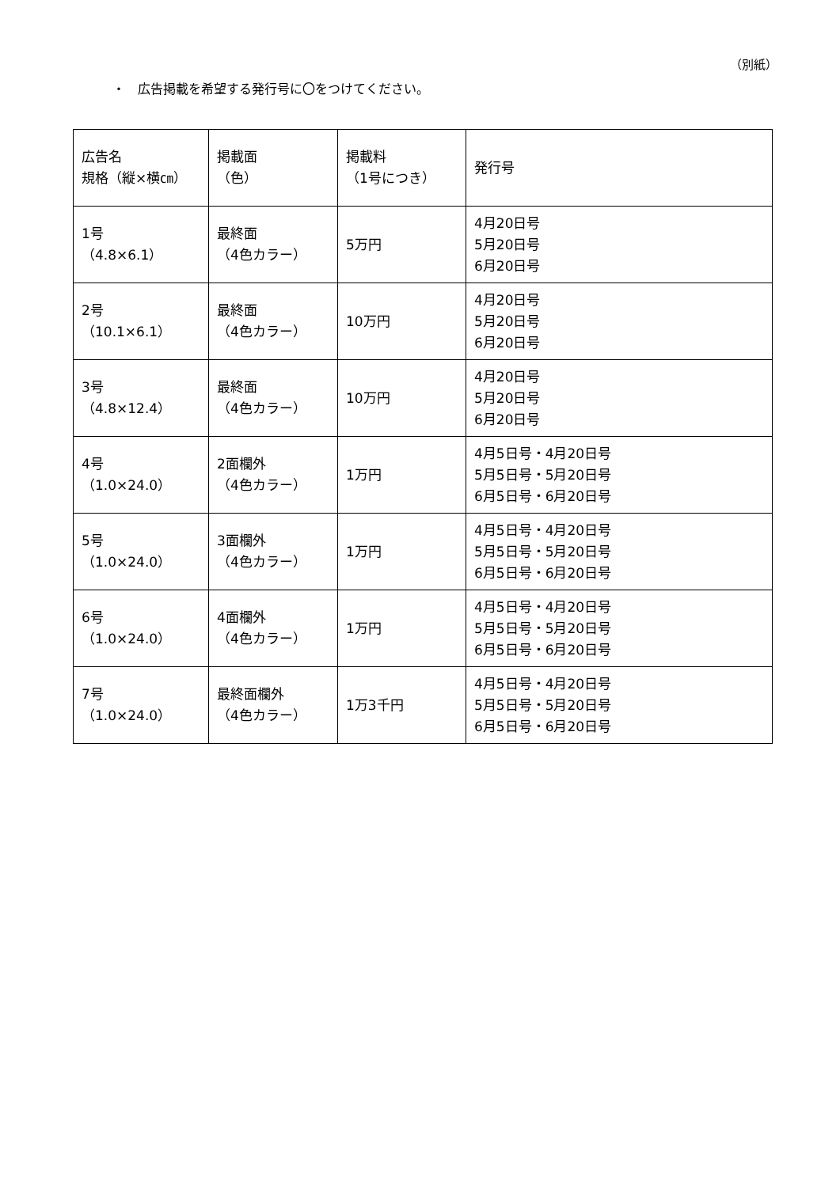（別紙）
・　広告掲載を希望する発行号に〇をつけてください。
| 広告名 規格（縦×横㎝） | 掲載面 （色） | 掲載料 （1号につき） | 発行号 |
| --- | --- | --- | --- |
| 1号 （4.8×6.1） | 最終面 （4色カラー） | 5万円 | 4月20日号 5月20日号 6月20日号 |
| 2号 （10.1×6.1） | 最終面 （4色カラー） | 10万円 | 4月20日号 5月20日号 6月20日号 |
| 3号 （4.8×12.4） | 最終面 （4色カラー） | 10万円 | 4月20日号 5月20日号 6月20日号 |
| 4号 （1.0×24.0） | 2面欄外 （4色カラー） | 1万円 | 4月5日号・4月20日号 5月5日号・5月20日号 6月5日号・6月20日号 |
| 5号 （1.0×24.0） | 3面欄外 （4色カラー） | 1万円 | 4月5日号・4月20日号 5月5日号・5月20日号 6月5日号・6月20日号 |
| 6号 （1.0×24.0） | 4面欄外 （4色カラー） | 1万円 | 4月5日号・4月20日号 5月5日号・5月20日号 6月5日号・6月20日号 |
| 7号 （1.0×24.0） | 最終面欄外 （4色カラー） | 1万3千円 | 4月5日号・4月20日号 5月5日号・5月20日号 6月5日号・6月20日号 |